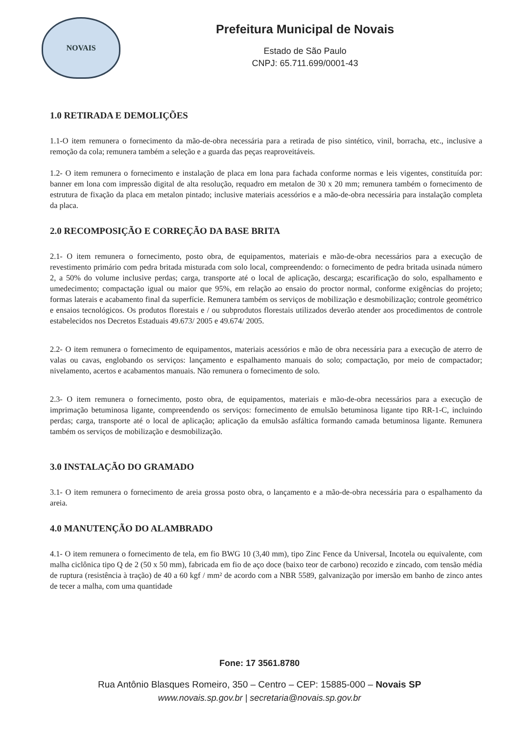NOVAIS
Prefeitura Municipal de Novais
Estado de São Paulo
CNPJ: 65.711.699/0001-43
1.0 RETIRADA E DEMOLIÇÕES
1.1-O item remunera o fornecimento da mão-de-obra necessária para a retirada de piso sintético, vinil, borracha, etc., inclusive a remoção da cola; remunera também a seleção e a guarda das peças reaproveitáveis.
1.2- O item remunera o fornecimento e instalação de placa em lona para fachada conforme normas e leis vigentes, constituída por: banner em lona com impressão digital de alta resolução, requadro em metalon de 30 x 20 mm; remunera também o fornecimento de estrutura de fixação da placa em metalon pintado; inclusive materiais acessórios e a mão-de-obra necessária para instalação completa da placa.
2.0 RECOMPOSIÇÃO E CORREÇÃO DA BASE BRITA
2.1- O item remunera o fornecimento, posto obra, de equipamentos, materiais e mão-de-obra necessários para a execução de revestimento primário com pedra britada misturada com solo local, compreendendo: o fornecimento de pedra britada usinada número 2, a 50% do volume inclusive perdas; carga, transporte até o local de aplicação, descarga; escarificação do solo, espalhamento e umedecimento; compactação igual ou maior que 95%, em relação ao ensaio do proctor normal, conforme exigências do projeto; formas laterais e acabamento final da superfície. Remunera também os serviços de mobilização e desmobilização; controle geométrico e ensaios tecnológicos. Os produtos florestais e / ou subprodutos florestais utilizados deverão atender aos procedimentos de controle estabelecidos nos Decretos Estaduais 49.673/ 2005 e 49.674/ 2005.
2.2- O item remunera o fornecimento de equipamentos, materiais acessórios e mão de obra necessária para a execução de aterro de valas ou cavas, englobando os serviços: lançamento e espalhamento manuais do solo; compactação, por meio de compactador; nivelamento, acertos e acabamentos manuais. Não remunera o fornecimento de solo.
2.3- O item remunera o fornecimento, posto obra, de equipamentos, materiais e mão-de-obra necessários para a execução de imprimação betuminosa ligante, compreendendo os serviços: fornecimento de emulsão betuminosa ligante tipo RR-1-C, incluindo perdas; carga, transporte até o local de aplicação; aplicação da emulsão asfáltica formando camada betuminosa ligante. Remunera também os serviços de mobilização e desmobilização.
3.0 INSTALAÇÃO DO GRAMADO
3.1- O item remunera o fornecimento de areia grossa posto obra, o lançamento e a mão-de-obra necessária para o espalhamento da areia.
4.0 MANUTENÇÃO DO ALAMBRADO
4.1- O item remunera o fornecimento de tela, em fio BWG 10 (3,40 mm), tipo Zinc Fence da Universal, Incotela ou equivalente, com malha ciclônica tipo Q de 2 (50 x 50 mm), fabricada em fio de aço doce (baixo teor de carbono) recozido e zincado, com tensão média de ruptura (resistência à tração) de 40 a 60 kgf / mm² de acordo com a NBR 5589, galvanização por imersão em banho de zinco antes de tecer a malha, com uma quantidade
Fone: 17 3561.8780
Rua Antônio Blasques Romeiro, 350 – Centro – CEP: 15885-000 – Novais SP
www.novais.sp.gov.br | secretaria@novais.sp.gov.br